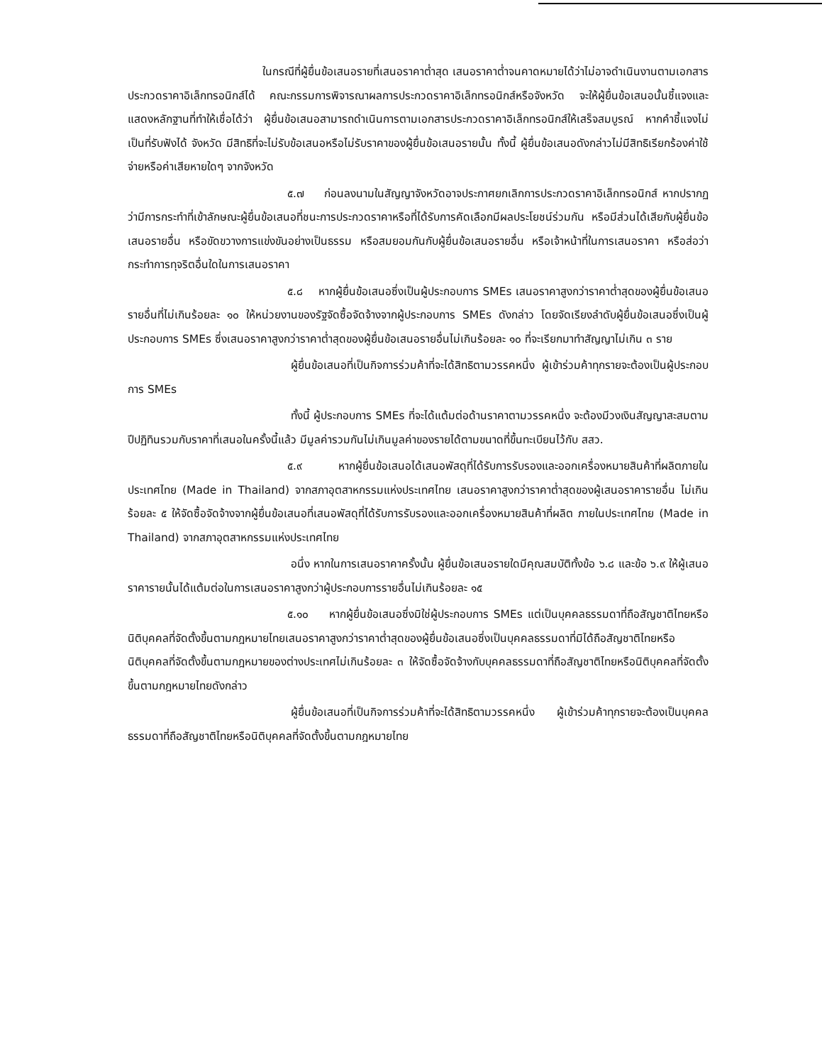ในกรณีที่ผู้ยื่นข้อเสนอรายที่เสนอราคาต่ำสุด เสนอราคาต่ำจนคาดหมายได้ว่าไม่อาจดำเนินงานตามเอกสารประกวดราคาอิเล็กทรอนิกส์ได้ คณะกรรมการพิจารณาผลการประกวดราคาอิเล็กทรอนิกส์หรือจังหวัด จะให้ผู้ยื่นข้อเสนอนั้นชี้แจงและแสดงหลักฐานที่ทำให้เชื่อได้ว่า ผู้ยื่นข้อเสนอสามารถดำเนินการตามเอกสารประกวดราคาอิเล็กทรอนิกส์ให้เสร็จสมบูรณ์ หากคำชี้แจงไม่เป็นที่รับฟังได้ จังหวัด มีสิทธิที่จะไม่รับข้อเสนอหรือไม่รับราคาของผู้ยื่นข้อเสนอรายนั้น ทั้งนี้ ผู้ยื่นข้อเสนอดังกล่าวไม่มีสิทธิเรียกร้องค่าใช้จ่ายหรือค่าเสียหายใดๆ จากจังหวัด
๕.๗ ก่อนลงนามในสัญญาจังหวัดอาจประกาศยกเลิกการประกวดราคาอิเล็กทรอนิกส์ หากปรากฏว่ามีการกระทำที่เข้าลักษณะผู้ยื่นข้อเสนอที่ชนะการประกวดราคาหรือที่ได้รับการคัดเลือกมีผลประโยชน์ร่วมกัน หรือมีส่วนได้เสียกับผู้ยื่นข้อเสนอรายอื่น หรือขัดขวางการแข่งขันอย่างเป็นธรรม หรือสมยอมกันกับผู้ยื่นข้อเสนอรายอื่น หรือเจ้าหน้าที่ในการเสนอราคา หรือส่อว่ากระทำการทุจริตอื่นใดในการเสนอราคา
๕.๘ หากผู้ยื่นข้อเสนอซึ่งเป็นผู้ประกอบการ SMEs เสนอราคาสูงกว่าราคาต่ำสุดของผู้ยื่นข้อเสนอรายอื่นที่ไม่เกินร้อยละ ๑๐ ให้หน่วยงานของรัฐจัดซื้อจัดจ้างจากผู้ประกอบการ SMEs ดังกล่าว โดยจัดเรียงลำดับผู้ยื่นข้อเสนอซึ่งเป็นผู้ประกอบการ SMEs ซึ่งเสนอราคาสูงกว่าราคาต่ำสุดของผู้ยื่นข้อเสนอรายอื่นไม่เกินร้อยละ ๑๐ ที่จะเรียกมาทำสัญญาไม่เกิน ๓ ราย
ผู้ยื่นข้อเสนอที่เป็นกิจการร่วมค้าที่จะได้สิทธิตามวรรคหนึ่ง ผู้เข้าร่วมค้าทุกรายจะต้องเป็นผู้ประกอบการ SMEs
ทั้งนี้ ผู้ประกอบการ SMEs ที่จะได้แต้มต่อด้านราคาตามวรรคหนึ่ง จะต้องมีวงเงินสัญญาสะสมตามปีปฏิทินรวมกับราคาที่เสนอในครั้งนี้แล้ว มีมูลค่ารวมกันไม่เกินมูลค่าของรายได้ตามขนาดที่ขึ้นทะเบียนไว้กับ สสว.
๕.๙ หากผู้ยื่นข้อเสนอได้เสนอพัสดุที่ได้รับการรับรองและออกเครื่องหมายสินค้าที่ผลิตภายในประเทศไทย (Made in Thailand) จากสภาอุตสาหกรรมแห่งประเทศไทย เสนอราคาสูงกว่าราคาต่ำสุดของผู้เสนอราคารายอื่น ไม่เกินร้อยละ ๕ ให้จัดซื้อจัดจ้างจากผู้ยื่นข้อเสนอที่เสนอพัสดุที่ได้รับการรับรองและออกเครื่องหมายสินค้าที่ผลิต ภายในประเทศไทย (Made in Thailand) จากสภาอุตสาหกรรมแห่งประเทศไทย
อนึ่ง หากในการเสนอราคาครั้งนั้น ผู้ยื่นข้อเสนอรายใดมีคุณสมบัติทั้งข้อ ๖.๘ และข้อ ๖.๙ ให้ผู้เสนอราคารายนั้นได้แต้มต่อในการเสนอราคาสูงกว่าผู้ประกอบการรายอื่นไม่เกินร้อยละ ๑๕
๕.๑๐ หากผู้ยื่นข้อเสนอซึ่งมิใช่ผู้ประกอบการ SMEs แต่เป็นบุคคลธรรมดาที่ถือสัญชาติไทยหรือนิติบุคคลที่จัดตั้งขึ้นตามกฎหมายไทยเสนอราคาสูงกว่าราคาต่ำสุดของผู้ยื่นข้อเสนอซึ่งเป็นบุคคลธรรมดาที่มิได้ถือสัญชาติไทยหรือนิติบุคคลที่จัดตั้งขึ้นตามกฎหมายของต่างประเทศไม่เกินร้อยละ ๓ ให้จัดซื้อจัดจ้างกับบุคคลธรรมดาที่ถือสัญชาติไทยหรือนิติบุคคลที่จัดตั้งขึ้นตามกฎหมายไทยดังกล่าว
ผู้ยื่นข้อเสนอที่เป็นกิจการร่วมค้าที่จะได้สิทธิตามวรรคหนึ่ง ผู้เข้าร่วมค้าทุกรายจะต้องเป็นบุคคลธรรมดาที่ถือสัญชาติไทยหรือนิติบุคคลที่จัดตั้งขึ้นตามกฎหมายไทย